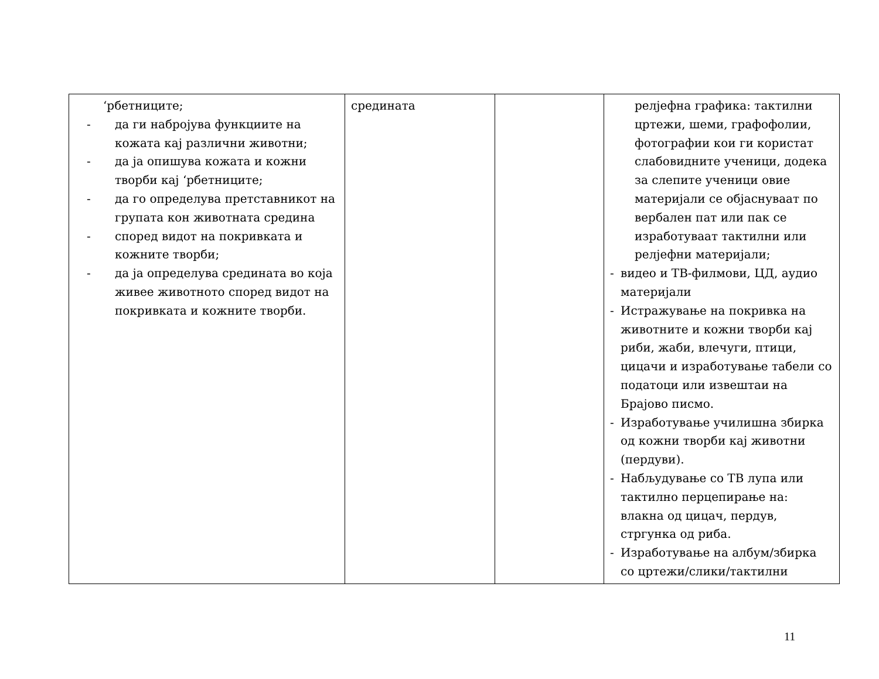| ‘рбетниците; - да ги набројува функциите на кожата кај различни животни; - да ја опишува кожата и кожни творби кај ‘рбетниците; - да го определува претставникот на групата кон животната средина - според видот на покривката и кожните творби; - да ја определува средината во која живее животното според видот на покривката и кожните творби. | средината | | релјефна графика: тактилни цртежи, шеми, графофолии, фотографии кои ги користат слабовидните ученици, додека за слепите ученици овие материјали се објаснуваат по вербален пат или пак се изработуваат тактилни или релјефни материјали; - видео и ТВ-филмови, ЦД, аудио материјали - Истражување на покривка на животните и кожни творби кај риби, жаби, влечуги, птици, цицачи и изработување табели со податоци или извештаи на Брајово писмо. - Изработување училишна збирка од кожни творби кај животни (пердуви). - Набљудување со ТВ лупа или тактилно перцепирање на: влакна од цицач, пердув, стргунка од риба. - Изработување на албум/збирка со цртежи/слики/тактилни |
11